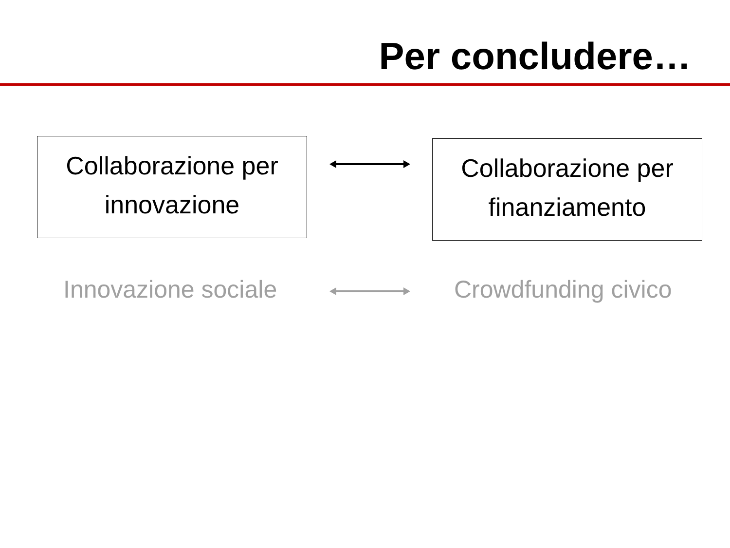Per concludere…
Collaborazione per innovazione
Collaborazione per finanziamento
Innovazione sociale Crowdfunding civico